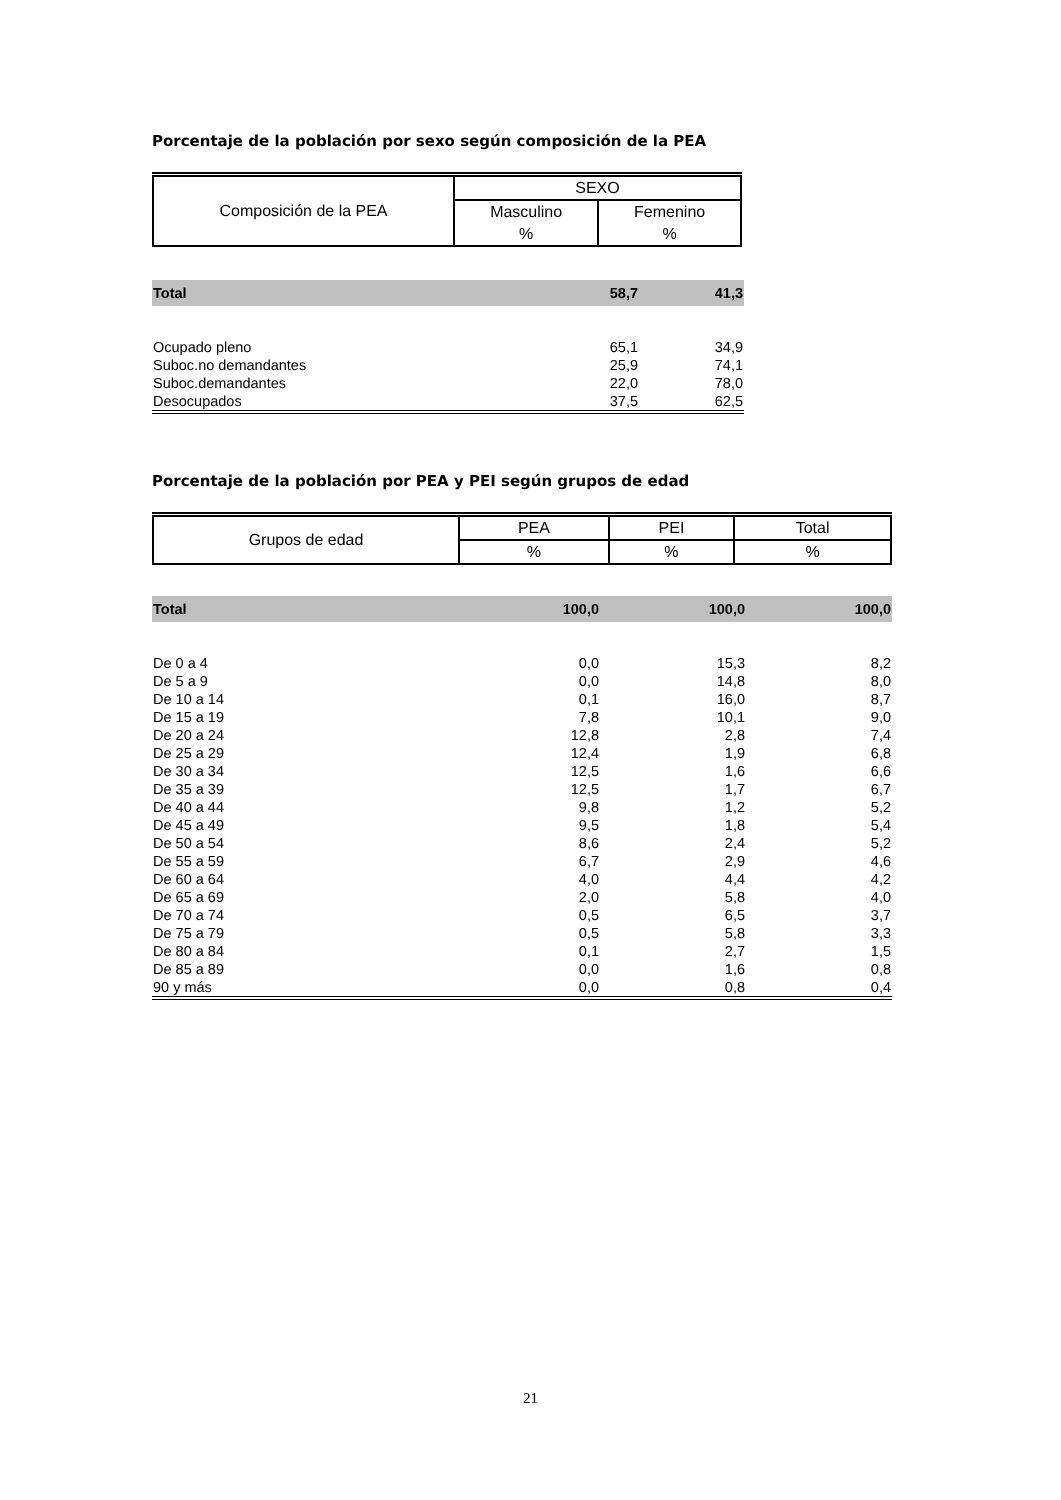Porcentaje de la población por sexo según composición de la PEA
| Composición de la PEA | SEXO | |
| | Masculino | Femenino |
| | % | % |
| Total | 58,7 | 41,3 |
| Ocupado pleno | 65,1 | 34,9 |
| Suboc.no demandantes | 25,9 | 74,1 |
| Suboc.demandantes | 22,0 | 78,0 |
| Desocupados | 37,5 | 62,5 |
Porcentaje de la población por PEA y PEI según grupos de edad
| Grupos de edad | PEA | PEI | Total |
| | % | % | % |
| Total | 100,0 | 100,0 | 100,0 |
| De 0 a 4 | 0,0 | 15,3 | 8,2 |
| De 5 a 9 | 0,0 | 14,8 | 8,0 |
| De 10 a 14 | 0,1 | 16,0 | 8,7 |
| De 15 a 19 | 7,8 | 10,1 | 9,0 |
| De 20 a 24 | 12,8 | 2,8 | 7,4 |
| De 25 a 29 | 12,4 | 1,9 | 6,8 |
| De 30 a 34 | 12,5 | 1,6 | 6,6 |
| De 35 a 39 | 12,5 | 1,7 | 6,7 |
| De 40 a 44 | 9,8 | 1,2 | 5,2 |
| De 45 a 49 | 9,5 | 1,8 | 5,4 |
| De 50 a 54 | 8,6 | 2,4 | 5,2 |
| De 55 a 59 | 6,7 | 2,9 | 4,6 |
| De 60 a 64 | 4,0 | 4,4 | 4,2 |
| De 65 a 69 | 2,0 | 5,8 | 4,0 |
| De 70 a 74 | 0,5 | 6,5 | 3,7 |
| De 75 a 79 | 0,5 | 5,8 | 3,3 |
| De 80 a 84 | 0,1 | 2,7 | 1,5 |
| De 85 a 89 | 0,0 | 1,6 | 0,8 |
| 90 y más | 0,0 | 0,8 | 0,4 |
21